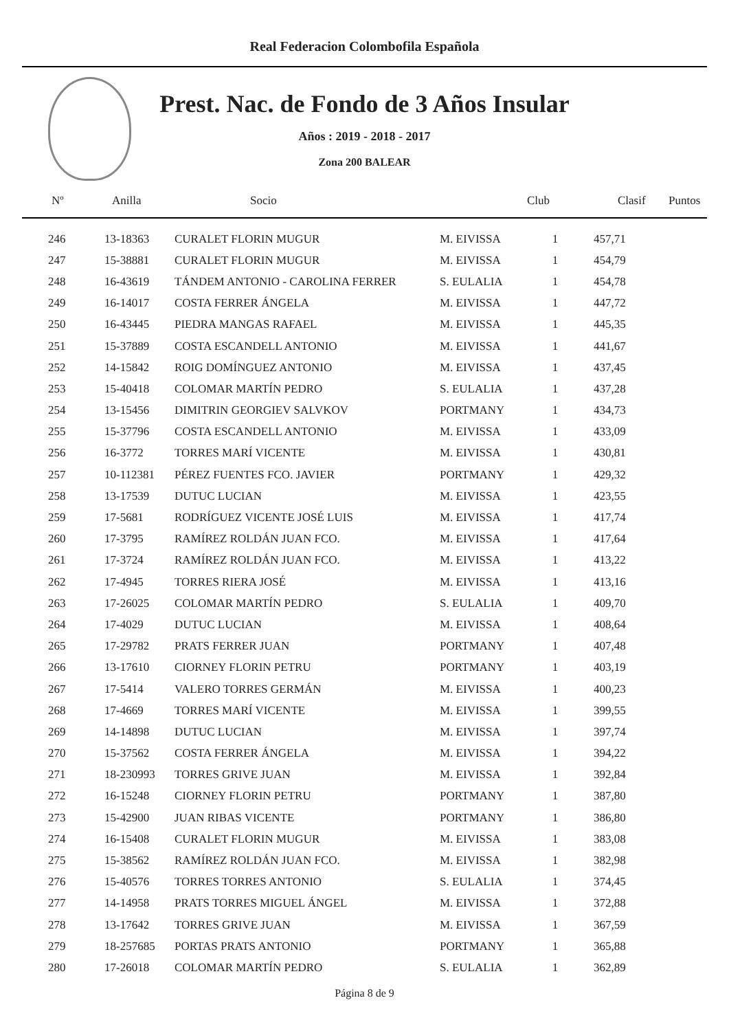Real Federacion Colombofila Española
Prest. Nac. de Fondo de 3 Años Insular
Años : 2019 - 2018 - 2017
Zona 200 BALEAR
| Nº | Anilla | Socio | Club | Clasif | Puntos |
| --- | --- | --- | --- | --- | --- |
| 246 | 13-18363 | CURALET FLORIN MUGUR | M. EIVISSA | 1 | 457,71 |
| 247 | 15-38881 | CURALET FLORIN MUGUR | M. EIVISSA | 1 | 454,79 |
| 248 | 16-43619 | TÁNDEM ANTONIO - CAROLINA FERRER | S. EULALIA | 1 | 454,78 |
| 249 | 16-14017 | COSTA FERRER ÁNGELA | M. EIVISSA | 1 | 447,72 |
| 250 | 16-43445 | PIEDRA MANGAS RAFAEL | M. EIVISSA | 1 | 445,35 |
| 251 | 15-37889 | COSTA ESCANDELL ANTONIO | M. EIVISSA | 1 | 441,67 |
| 252 | 14-15842 | ROIG DOMÍNGUEZ ANTONIO | M. EIVISSA | 1 | 437,45 |
| 253 | 15-40418 | COLOMAR MARTÍN PEDRO | S. EULALIA | 1 | 437,28 |
| 254 | 13-15456 | DIMITRIN GEORGIEV SALVKOV | PORTMANY | 1 | 434,73 |
| 255 | 15-37796 | COSTA ESCANDELL ANTONIO | M. EIVISSA | 1 | 433,09 |
| 256 | 16-3772 | TORRES MARÍ VICENTE | M. EIVISSA | 1 | 430,81 |
| 257 | 10-112381 | PÉREZ FUENTES FCO. JAVIER | PORTMANY | 1 | 429,32 |
| 258 | 13-17539 | DUTUC LUCIAN | M. EIVISSA | 1 | 423,55 |
| 259 | 17-5681 | RODRÍGUEZ VICENTE JOSÉ LUIS | M. EIVISSA | 1 | 417,74 |
| 260 | 17-3795 | RAMÍREZ ROLDÁN JUAN FCO. | M. EIVISSA | 1 | 417,64 |
| 261 | 17-3724 | RAMÍREZ ROLDÁN JUAN FCO. | M. EIVISSA | 1 | 413,22 |
| 262 | 17-4945 | TORRES RIERA JOSÉ | M. EIVISSA | 1 | 413,16 |
| 263 | 17-26025 | COLOMAR MARTÍN PEDRO | S. EULALIA | 1 | 409,70 |
| 264 | 17-4029 | DUTUC LUCIAN | M. EIVISSA | 1 | 408,64 |
| 265 | 17-29782 | PRATS FERRER JUAN | PORTMANY | 1 | 407,48 |
| 266 | 13-17610 | CIORNEY FLORIN PETRU | PORTMANY | 1 | 403,19 |
| 267 | 17-5414 | VALERO TORRES GERMÁN | M. EIVISSA | 1 | 400,23 |
| 268 | 17-4669 | TORRES MARÍ VICENTE | M. EIVISSA | 1 | 399,55 |
| 269 | 14-14898 | DUTUC LUCIAN | M. EIVISSA | 1 | 397,74 |
| 270 | 15-37562 | COSTA FERRER ÁNGELA | M. EIVISSA | 1 | 394,22 |
| 271 | 18-230993 | TORRES GRIVE JUAN | M. EIVISSA | 1 | 392,84 |
| 272 | 16-15248 | CIORNEY FLORIN PETRU | PORTMANY | 1 | 387,80 |
| 273 | 15-42900 | JUAN RIBAS VICENTE | PORTMANY | 1 | 386,80 |
| 274 | 16-15408 | CURALET FLORIN MUGUR | M. EIVISSA | 1 | 383,08 |
| 275 | 15-38562 | RAMÍREZ ROLDÁN JUAN FCO. | M. EIVISSA | 1 | 382,98 |
| 276 | 15-40576 | TORRES TORRES ANTONIO | S. EULALIA | 1 | 374,45 |
| 277 | 14-14958 | PRATS TORRES MIGUEL ÁNGEL | M. EIVISSA | 1 | 372,88 |
| 278 | 13-17642 | TORRES GRIVE JUAN | M. EIVISSA | 1 | 367,59 |
| 279 | 18-257685 | PORTAS PRATS ANTONIO | PORTMANY | 1 | 365,88 |
| 280 | 17-26018 | COLOMAR MARTÍN PEDRO | S. EULALIA | 1 | 362,89 |
Página 8 de 9